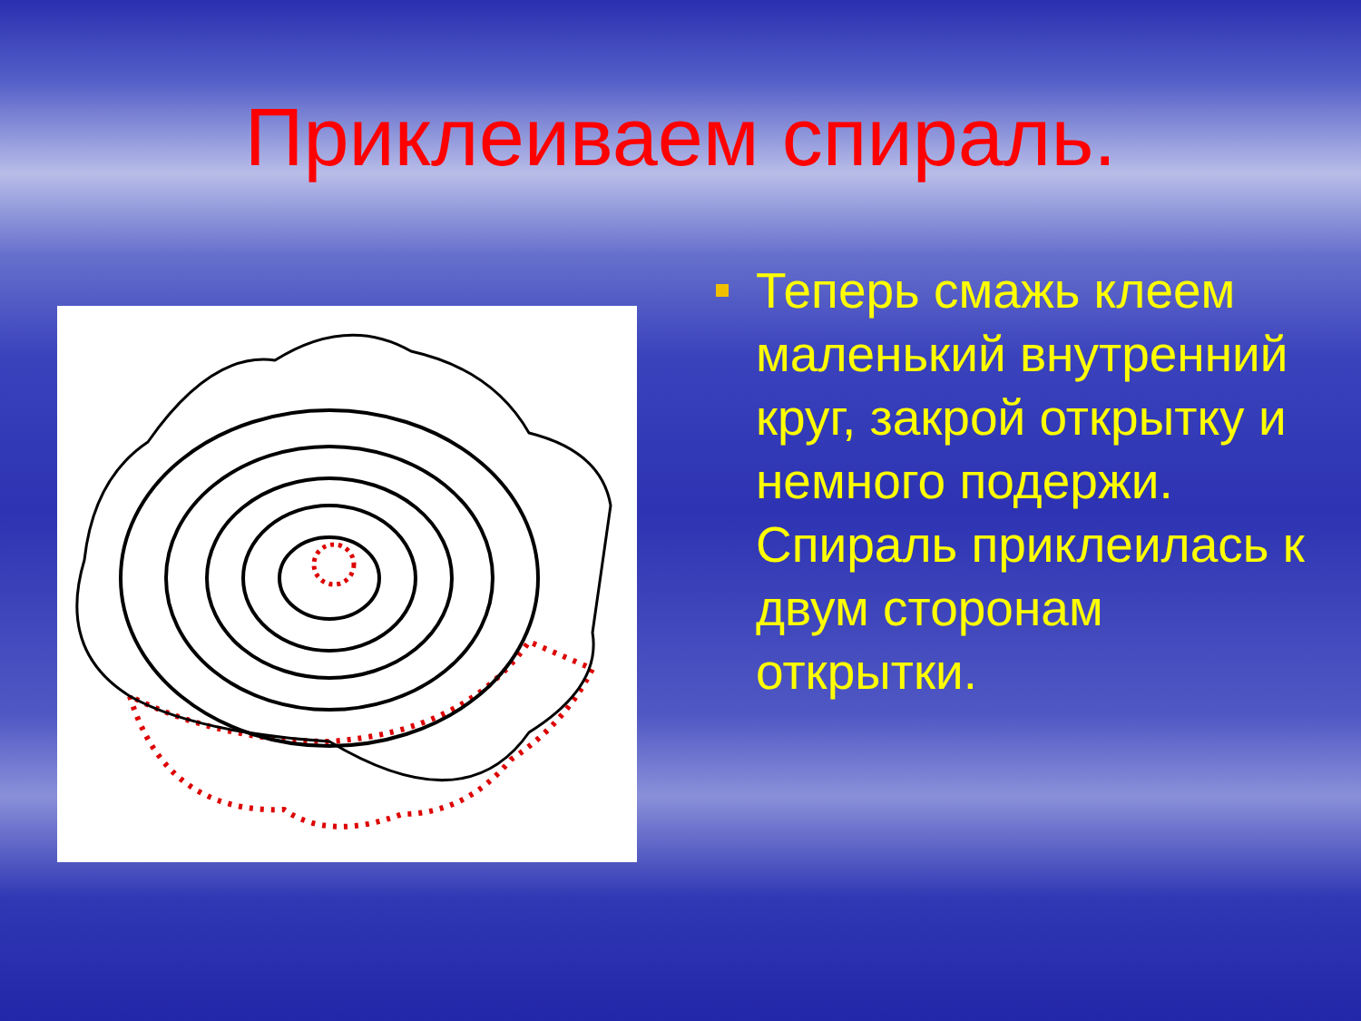Приклеиваем спираль.
Теперь смажь клеем маленький внутренний круг, закрой открытку и немного подержи. Спираль приклеилась к двум сторонам открытки.